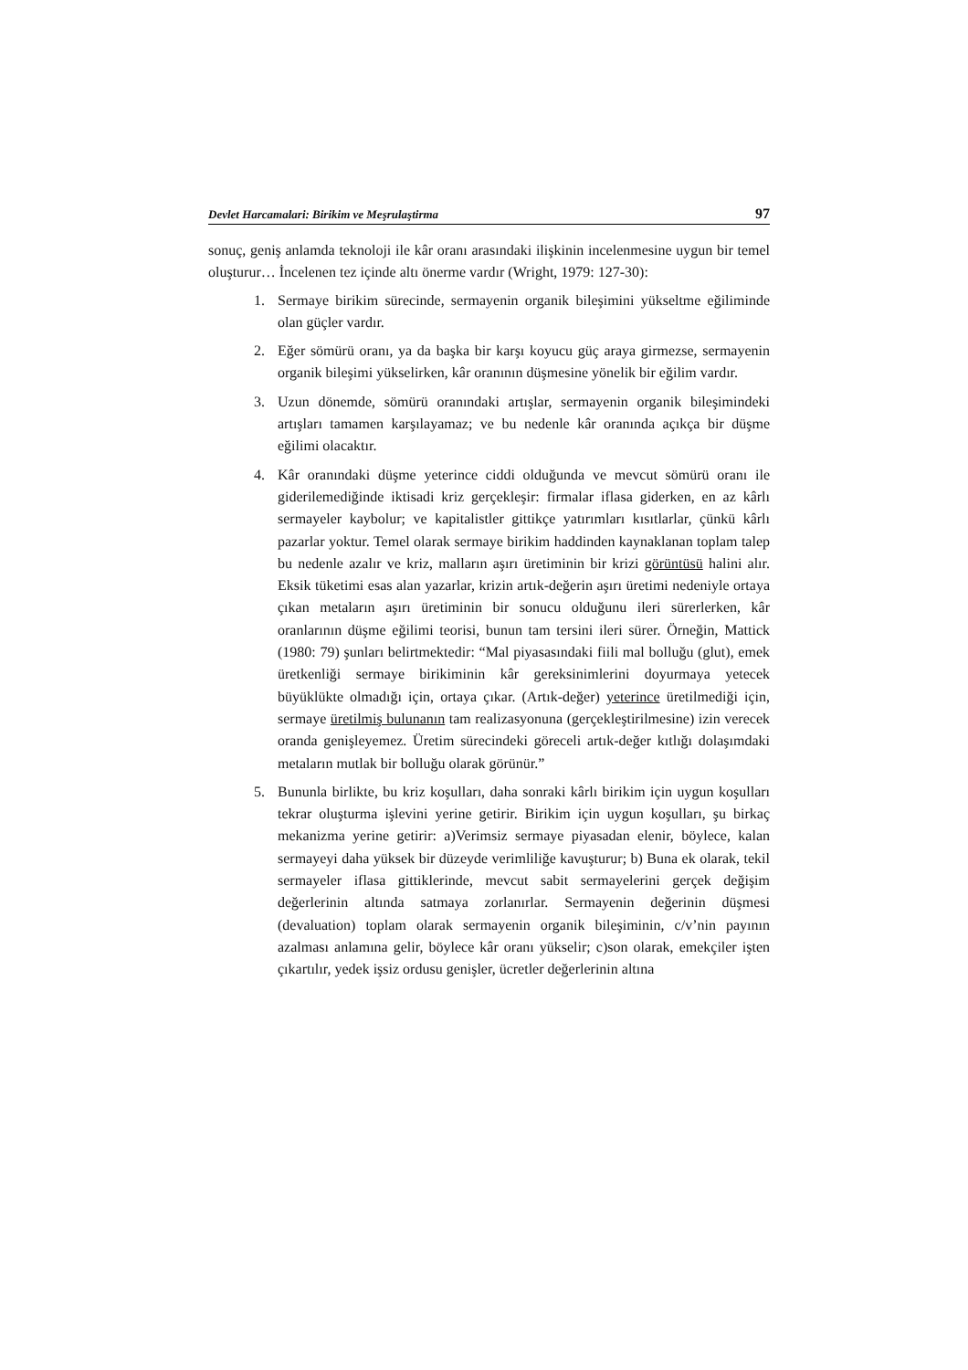Devlet Harcamalari: Birikim ve Meşrulaştirma 97
sonuç, geniş anlamda teknoloji ile kâr oranı arasındaki ilişkinin incelenmesine uygun bir temel oluşturur… İncelenen tez içinde altı önerme vardır (Wright, 1979: 127-30):
1. Sermaye birikim sürecinde, sermayenin organik bileşimini yükseltme eğiliminde olan güçler vardır.
2. Eğer sömürü oranı, ya da başka bir karşı koyucu güç araya girmezse, sermayenin organik bileşimi yükselirken, kâr oranının düşmesine yönelik bir eğilim vardır.
3. Uzun dönemde, sömürü oranındaki artışlar, sermayenin organik bileşimindeki artışları tamamen karşılayamaz; ve bu nedenle kâr oranında açıkça bir düşme eğilimi olacaktır.
4. Kâr oranındaki düşme yeterince ciddi olduğunda ve mevcut sömürü oranı ile giderilemediğinde iktisadi kriz gerçekleşir: firmalar iflasa giderken, en az kârlı sermayeler kaybolur; ve kapitalistler gittikçe yatırımları kısıtlarlar, çünkü kârlı pazarlar yoktur. Temel olarak sermaye birikim haddinden kaynaklanan toplam talep bu nedenle azalır ve kriz, malların aşırı üretiminin bir krizi görüntüsü halini alır. Eksik tüketimi esas alan yazarlar, krizin artık-değerin aşırı üretimi nedeniyle ortaya çıkan metaların aşırı üretiminin bir sonucu olduğunu ileri sürerlerken, kâr oranlarının düşme eğilimi teorisi, bunun tam tersini ileri sürer. Örneğin, Mattick (1980: 79) şunları belirtmektedir: “Mal piyasasındaki fiili mal bolluğu (glut), emek üretkenliği sermaye birikiminin kâr gereksinimlerini doyurmaya yetecek büyüklükte olmadığı için, ortaya çıkar. (Artık-değer) yeterince üretilmediği için, sermaye üretilmiş bulunanın tam realizasyonuna (gerçekleştirilmesine) izin verecek oranda genişleyemez. Üretim sürecindeki göreceli artık-değer kıtlığı dolaşımdaki metaların mutlak bir bolluğu olarak görünür.”
5. Bununla birlikte, bu kriz koşulları, daha sonraki kârlı birikim için uygun koşulları tekrar oluşturma işlevini yerine getirir. Birikim için uygun koşulları, şu birkaç mekanizma yerine getirir: a)Verimsiz sermaye piyasadan elenir, böylece, kalan sermayeyi daha yüksek bir düzeyde verimliliğe kavuşturur; b) Buna ek olarak, tekil sermayeler iflasa gittiklerinde, mevcut sabit sermayelerini gerçek değişim değerlerinin altında satmaya zorlanırlar. Sermayenin değerinin düşmesi (devaluation) toplam olarak sermayenin organik bileşiminin, c/v’nin payının azalması anlamına gelir, böylece kâr oranı yükselir; c)son olarak, emekçiler işten çıkartılır, yedek işsiz ordusu genişler, ücretler değerlerinin altına